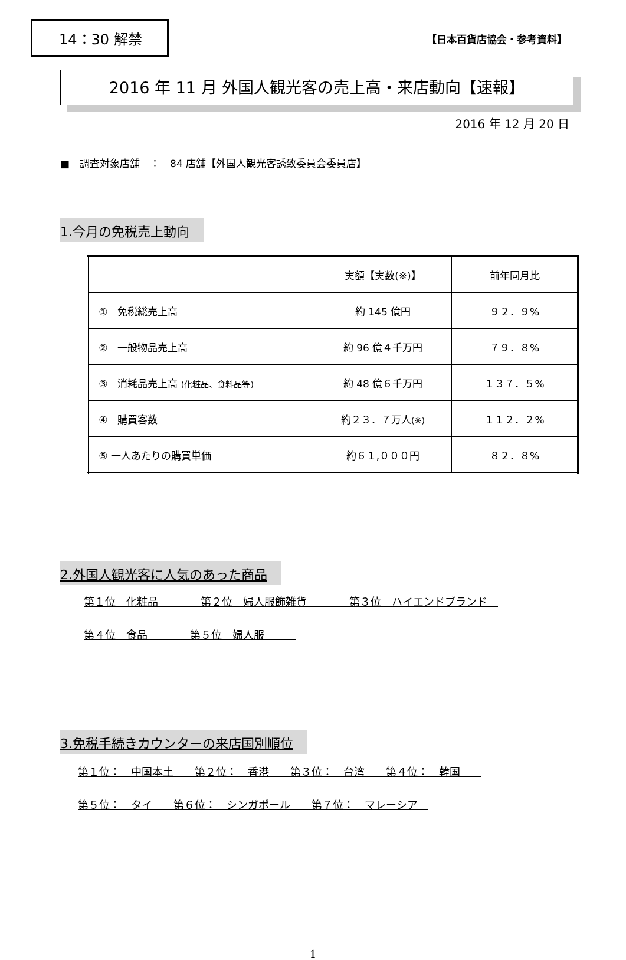14：30 解禁
【日本百貨店協会・参考資料】
2016 年 11 月 外国人観光客の売上高・来店動向【速報】
2016 年 12 月 20 日
■　調査対象店舗　：　84 店舗【外国人観光客誘致委員会委員店】
1.今月の免税売上動向
| | 実額【実数(※)】 | 前年同月比 |
| ① 免税総売上高 | 約 145 億円 | ９２．９% |
| ② 一般物品売上高 | 約 96 億４千万円 | ７９．８% |
| ③ 消耗品売上高 (化粧品、食料品等) | 約 48 億６千万円 | １３７．５% |
| ④ 購買客数 | 約２３．７万人 (※) | １１２．２% |
| ⑤ 一人あたりの購買単価 | 約６１,０００円 | ８２．８% |
2.外国人観光客に人気のあった商品
第１位　化粧品　　　　第２位　婦人服飾雑貨　　　　第３位　ハイエンドブランド　
第４位　食品　　　　第５位　婦人服　　　
3.免税手続きカウンターの来店国別順位
第１位：　中国本土　　第２位：　香港　　第３位：　台湾　　第４位：　韓国　　
第５位：　タイ　　第６位：　シンガポール　　第７位：　マレーシア　
1